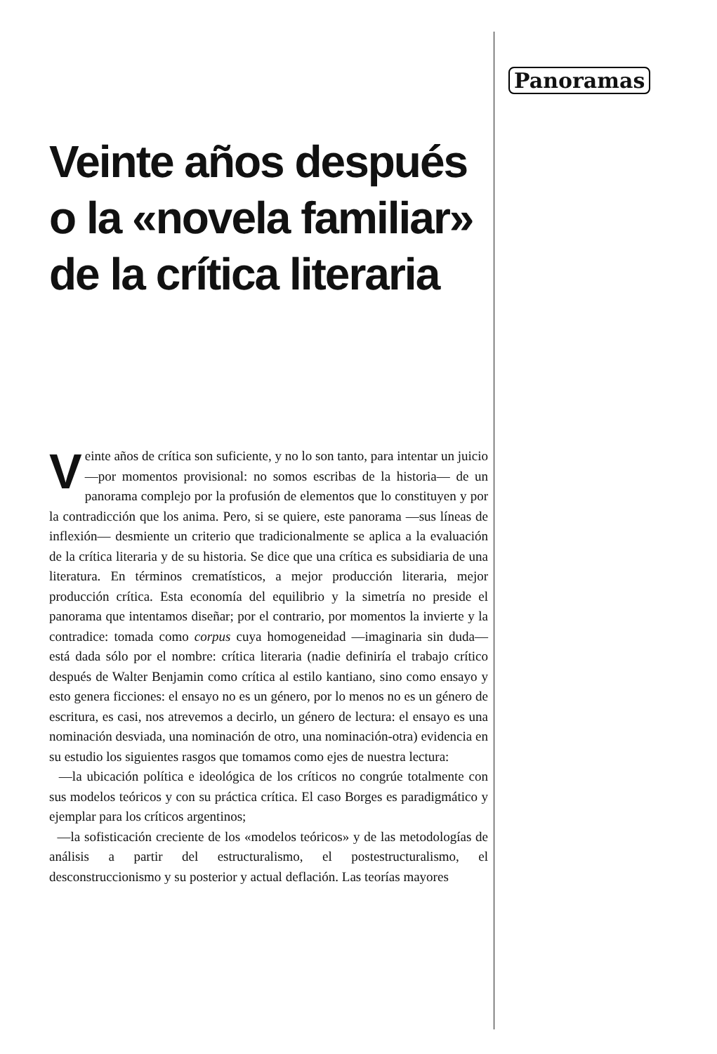Panoramas
Veinte años después o la «novela familiar» de la crítica literaria
Veinte años de crítica son suficiente, y no lo son tanto, para intentar un juicio —por momentos provisional: no somos escribas de la historia— de un panorama complejo por la profusión de elementos que lo constituyen y por la contradicción que los anima. Pero, si se quiere, este panorama —sus líneas de inflexión— desmiente un criterio que tradicionalmente se aplica a la evaluación de la crítica literaria y de su historia. Se dice que una crítica es subsidiaria de una literatura. En términos crematísticos, a mejor producción literaria, mejor producción crítica. Esta economía del equilibrio y la simetría no preside el panorama que intentamos diseñar; por el contrario, por momentos la invierte y la contradice: tomada como corpus cuya homogeneidad —imaginaria sin duda— está dada sólo por el nombre: crítica literaria (nadie definiría el trabajo crítico después de Walter Benjamin como crítica al estilo kantiano, sino como ensayo y esto genera ficciones: el ensayo no es un género, por lo menos no es un género de escritura, es casi, nos atrevemos a decirlo, un género de lectura: el ensayo es una nominación desviada, una nominación de otro, una nominación-otra) evidencia en su estudio los siguientes rasgos que tomamos como ejes de nuestra lectura:
—la ubicación política e ideológica de los críticos no congrúe totalmente con sus modelos teóricos y con su práctica crítica. El caso Borges es paradigmático y ejemplar para los críticos argentinos;
—la sofisticación creciente de los «modelos teóricos» y de las metodologías de análisis a partir del estructuralismo, el postestructuralismo, el desconstruccionismo y su posterior y actual deflación. Las teorías mayores